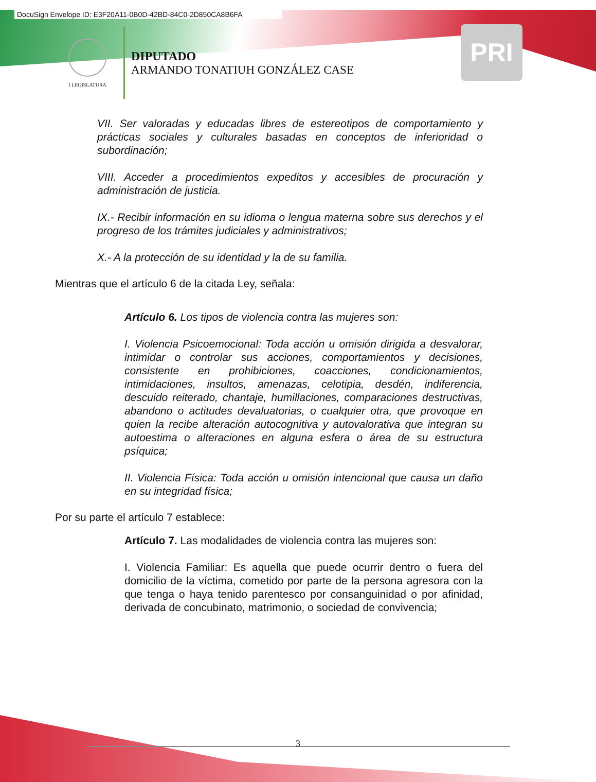DocuSign Envelope ID: E3F20A11-0B0D-42BD-84C0-2D850CA8B6FA
I LEGISLATURA
DIPUTADO
ARMANDO TONATIUH GONZÁLEZ CASE
PRI
VII. Ser valoradas y educadas libres de estereotipos de comportamiento y prácticas sociales y culturales basadas en conceptos de inferioridad o subordinación;
VIII. Acceder a procedimientos expeditos y accesibles de procuración y administración de justicia.
IX.- Recibir información en su idioma o lengua materna sobre sus derechos y el progreso de los trámites judiciales y administrativos;
X.- A la protección de su identidad y la de su familia.
Mientras que el artículo 6 de la citada Ley, señala:
Artículo 6. Los tipos de violencia contra las mujeres son:
I. Violencia Psicoemocional: Toda acción u omisión dirigida a desvalorar, intimidar o controlar sus acciones, comportamientos y decisiones, consistente en prohibiciones, coacciones, condicionamientos, intimidaciones, insultos, amenazas, celotipia, desdén, indiferencia, descuido reiterado, chantaje, humillaciones, comparaciones destructivas, abandono o actitudes devaluatorias, o cualquier otra, que provoque en quien la recibe alteración autocognitiva y autovalorativa que integran su autoestima o alteraciones en alguna esfera o área de su estructura psíquica;
II. Violencia Física: Toda acción u omisión intencional que causa un daño en su integridad física;
Por su parte el artículo 7 establece:
Artículo 7. Las modalidades de violencia contra las mujeres son:
I. Violencia Familiar: Es aquella que puede ocurrir dentro o fuera del domicilio de la víctima, cometido por parte de la persona agresora con la que tenga o haya tenido parentesco por consanguinidad o por afinidad, derivada de concubinato, matrimonio, o sociedad de convivencia;
3